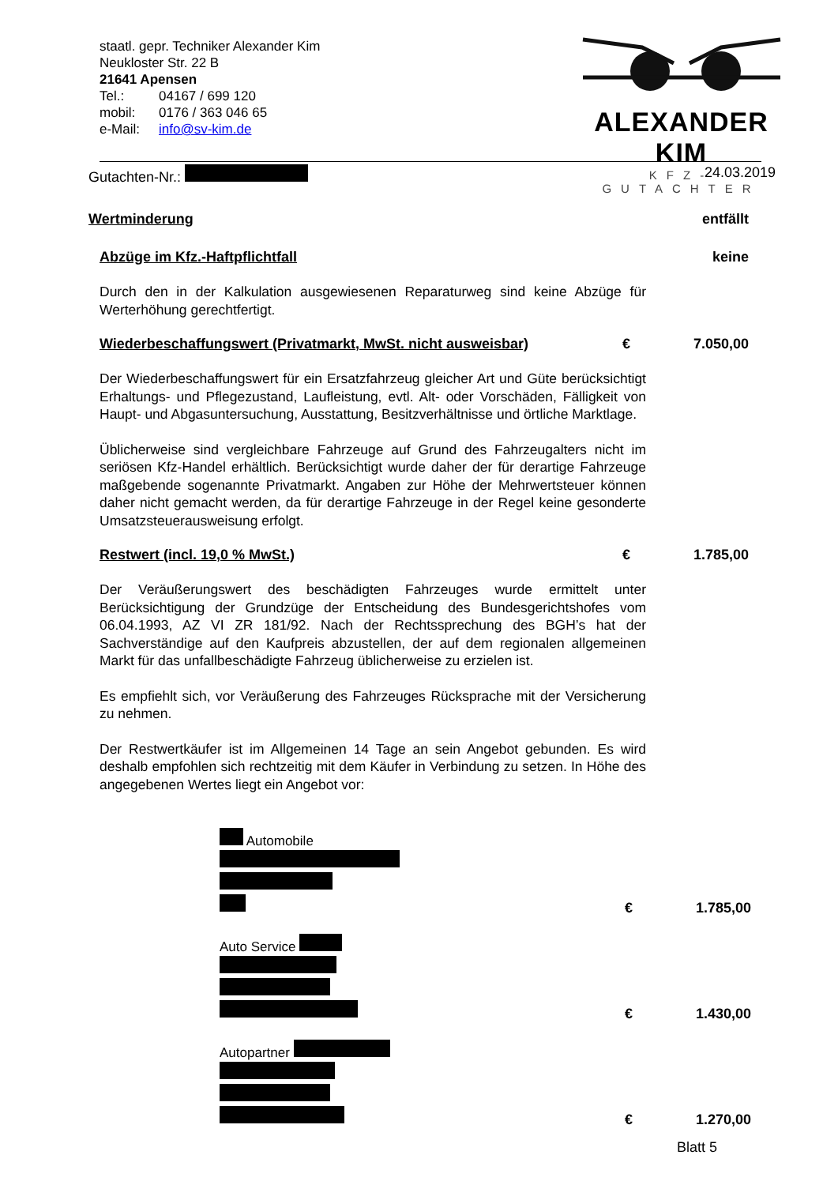staatl. gepr. Techniker Alexander Kim
Neukloster Str. 22 B
21641 Apensen
| Tel.: | 04167 / 699 120 |
| mobil: | 0176 / 363 046 65 |
| e-Mail: | info@sv-kim.de |
ALEXANDER KIM
KFZ-GUTACHTER
Gutachten-Nr.: 24.03.2019
Wertminderung entfällt
Abzüge im Kfz.-Haftpflichtfall keine
Durch den in der Kalkulation ausgewiesenen Reparaturweg sind keine Abzüge für Werterhöhung gerechtfertigt.
Wiederbeschaffungswert (Privatmarkt, MwSt. nicht ausweisbar) € 7.050,00
Der Wiederbeschaffungswert für ein Ersatzfahrzeug gleicher Art und Güte berücksichtigt Erhaltungs- und Pflegezustand, Laufleistung, evtl. Alt- oder Vorschäden, Fälligkeit von Haupt- und Abgasuntersuchung, Ausstattung, Besitzverhältnisse und örtliche Marktlage.
Üblicherweise sind vergleichbare Fahrzeuge auf Grund des Fahrzeugalters nicht im seriösen Kfz-Handel erhältlich. Berücksichtigt wurde daher der für derartige Fahrzeuge maßgebende sogenannte Privatmarkt. Angaben zur Höhe der Mehrwertsteuer können daher nicht gemacht werden, da für derartige Fahrzeuge in der Regel keine gesonderte Umsatzsteuerausweisung erfolgt.
Restwert (incl. 19,0 % MwSt.) € 1.785,00
Der Veräußerungswert des beschädigten Fahrzeuges wurde ermittelt unter Berücksichtigung der Grundzüge der Entscheidung des Bundesgerichtshofes vom 06.04.1993, AZ VI ZR 181/92. Nach der Rechtssprechung des BGH’s hat der Sachverständige auf den Kaufpreis abzustellen, der auf dem regionalen allgemeinen Markt für das unfallbeschädigte Fahrzeug üblicherweise zu erzielen ist.
Es empfiehlt sich, vor Veräußerung des Fahrzeuges Rücksprache mit der Versicherung zu nehmen.
Der Restwertkäufer ist im Allgemeinen 14 Tage an sein Angebot gebunden. Es wird deshalb empfohlen sich rechtzeitig mit dem Käufer in Verbindung zu setzen. In Höhe des angegebenen Wertes liegt ein Angebot vor:
Automobile
€ 1.785,00
Auto Service
€ 1.430,00
Autopartner
€ 1.270,00
Blatt 5